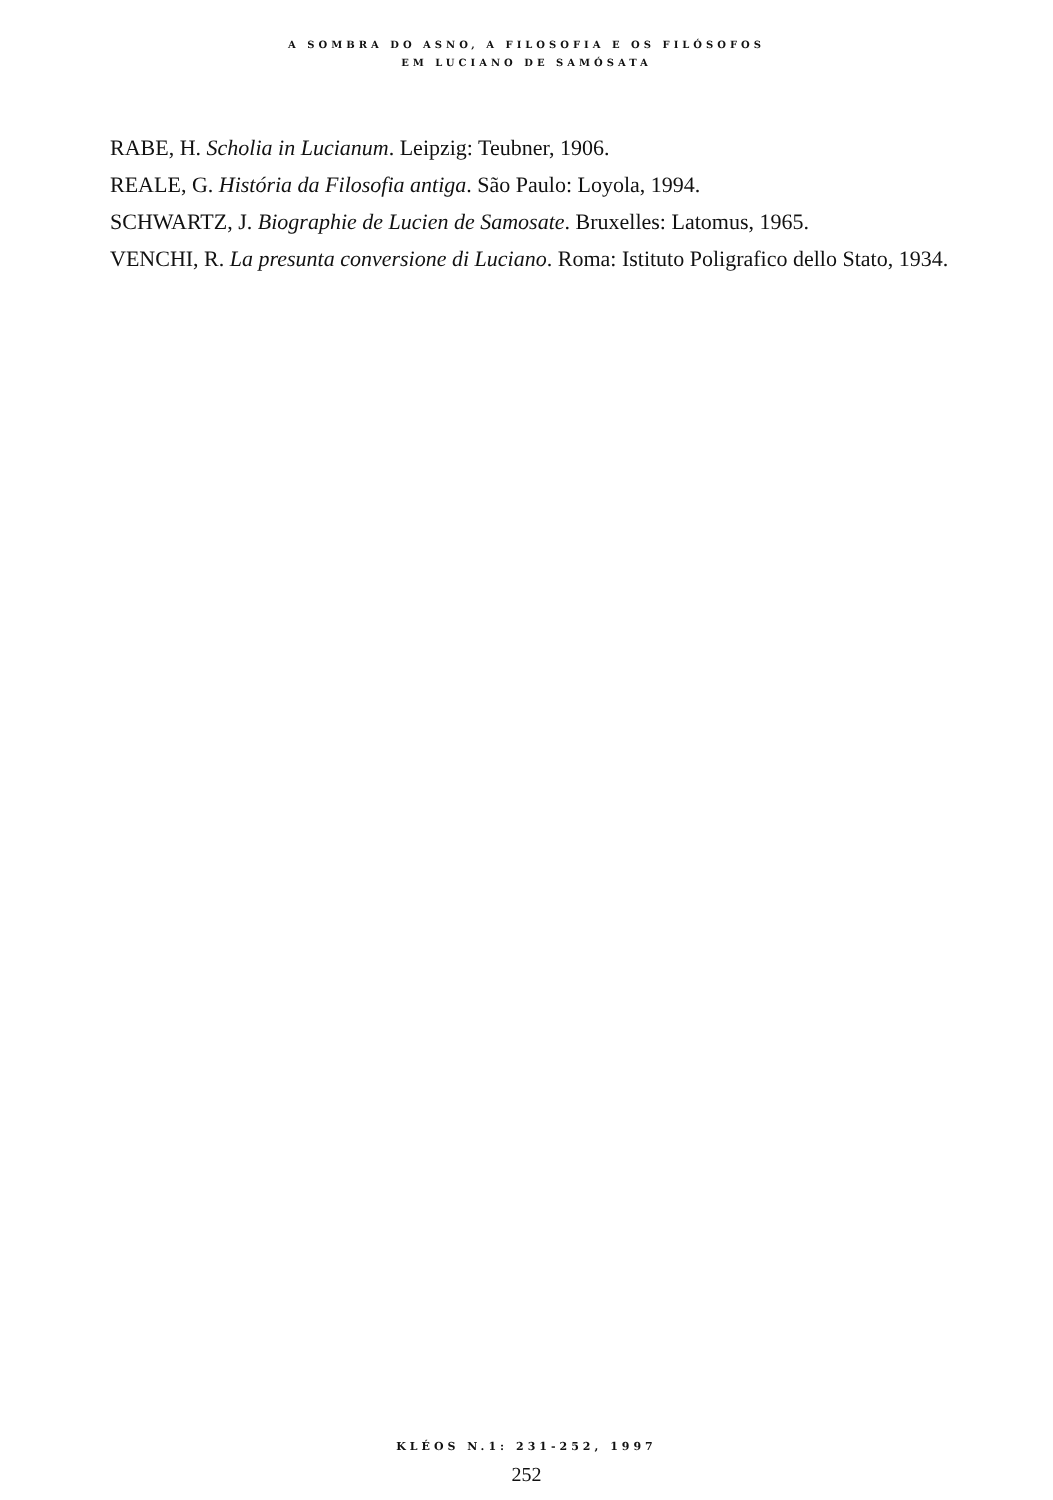A SOMBRA DO ASNO, A FILOSOFIA E OS FILÓSOFOS
EM LUCIANO DE SAMÓSATA
RABE, H. Scholia in Lucianum. Leipzig: Teubner, 1906.
REALE, G. História da Filosofia antiga. São Paulo: Loyola, 1994.
SCHWARTZ, J. Biographie de Lucien de Samosate. Bruxelles: Latomus, 1965.
VENCHI, R. La presunta conversione di Luciano. Roma: Istituto Poligrafico dello Stato, 1934.
KLÉOS N.1: 231-252, 1997
252